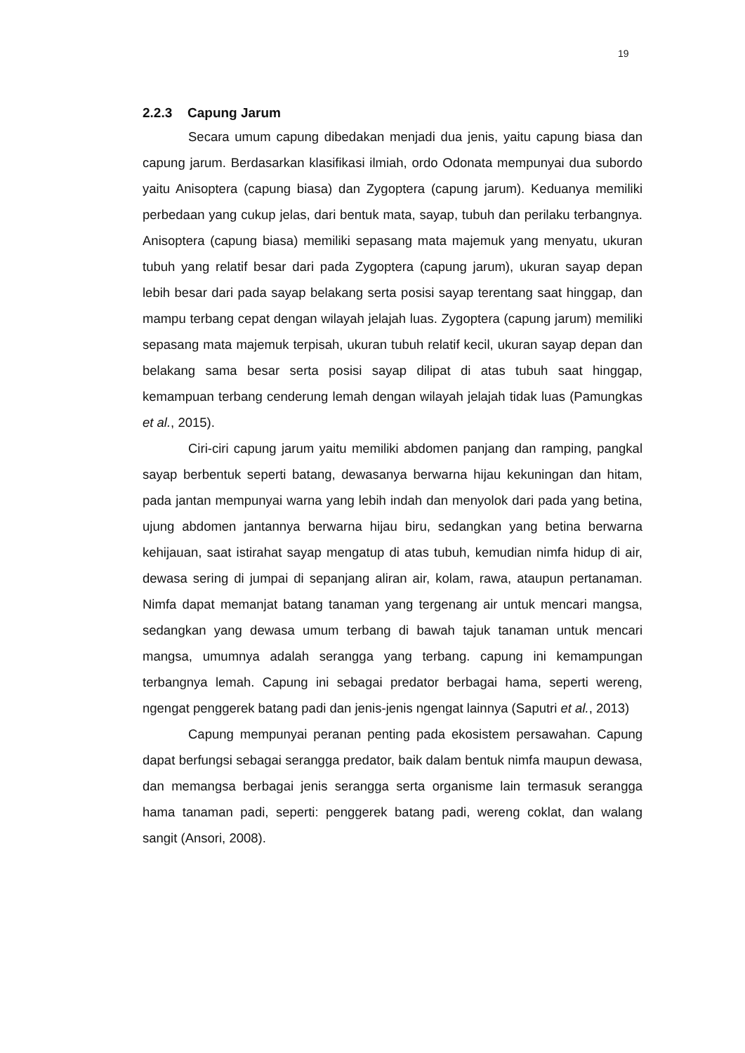19
2.2.3 Capung Jarum
Secara umum capung dibedakan menjadi dua jenis, yaitu capung biasa dan capung jarum. Berdasarkan klasifikasi ilmiah, ordo Odonata mempunyai dua subordo yaitu Anisoptera (capung biasa) dan Zygoptera (capung jarum). Keduanya memiliki perbedaan yang cukup jelas, dari bentuk mata, sayap, tubuh dan perilaku terbangnya. Anisoptera (capung biasa) memiliki sepasang mata majemuk yang menyatu, ukuran tubuh yang relatif besar dari pada Zygoptera (capung jarum), ukuran sayap depan lebih besar dari pada sayap belakang serta posisi sayap terentang saat hinggap, dan mampu terbang cepat dengan wilayah jelajah luas. Zygoptera (capung jarum) memiliki sepasang mata majemuk terpisah, ukuran tubuh relatif kecil, ukuran sayap depan dan belakang sama besar serta posisi sayap dilipat di atas tubuh saat hinggap, kemampuan terbang cenderung lemah dengan wilayah jelajah tidak luas (Pamungkas et al., 2015).
Ciri-ciri capung jarum yaitu memiliki abdomen panjang dan ramping, pangkal sayap berbentuk seperti batang, dewasanya berwarna hijau kekuningan dan hitam, pada jantan mempunyai warna yang lebih indah dan menyolok dari pada yang betina, ujung abdomen jantannya berwarna hijau biru, sedangkan yang betina berwarna kehijauan, saat istirahat sayap mengatup di atas tubuh, kemudian nimfa hidup di air, dewasa sering di jumpai di sepanjang aliran air, kolam, rawa, ataupun pertanaman. Nimfa dapat memanjat batang tanaman yang tergenang air untuk mencari mangsa, sedangkan yang dewasa umum terbang di bawah tajuk tanaman untuk mencari mangsa, umumnya adalah serangga yang terbang. capung ini kemampungan terbangnya lemah. Capung ini sebagai predator berbagai hama, seperti wereng, ngengat penggerek batang padi dan jenis-jenis ngengat lainnya (Saputri et al., 2013)
Capung mempunyai peranan penting pada ekosistem persawahan. Capung dapat berfungsi sebagai serangga predator, baik dalam bentuk nimfa maupun dewasa, dan memangsa berbagai jenis serangga serta organisme lain termasuk serangga hama tanaman padi, seperti: penggerek batang padi, wereng coklat, dan walang sangit (Ansori, 2008).